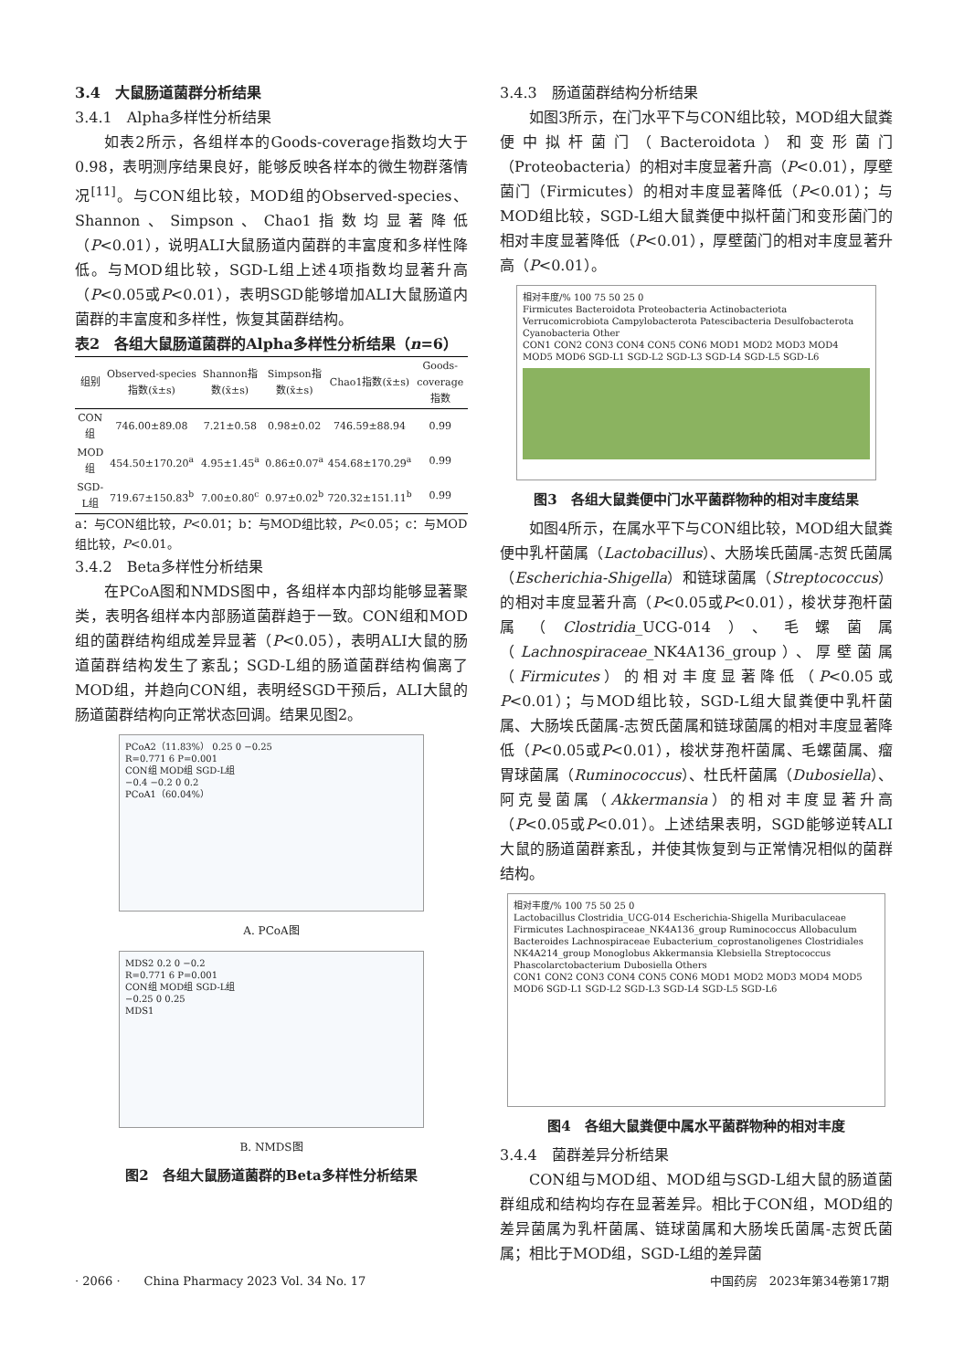3.4　大鼠肠道菌群分析结果
3.4.1　Alpha多样性分析结果
如表2所示，各组样本的Goods-coverage指数均大于0.98，表明测序结果良好，能够反映各样本的微生物群落情况<sup>[11]</sup>。与CON组比较，MOD组的Observed-species、Shannon、Simpson、Chao1指数均显著降低（P<0.01），说明ALI大鼠肠道内菌群的丰富度和多样性降低。与MOD组比较，SGD-L组上述4项指数均显著升高（P<0.05或P<0.01），表明SGD能够增加ALI大鼠肠道内菌群的丰富度和多样性，恢复其菌群结构。
表2　各组大鼠肠道菌群的Alpha多样性分析结果（n=6）
| 组别 | Observed-species指数(x̄±s) | Shannon指数(x̄±s) | Simpson指数(x̄±s) | Chao1指数(x̄±s) | Goods-coverage指数 |
| --- | --- | --- | --- | --- | --- |
| CON组 | 746.00±89.08 | 7.21±0.58 | 0.98±0.02 | 746.59±88.94 | 0.99 |
| MOD组 | 454.50±170.20<sup>a</sup> | 4.95±1.45<sup>a</sup> | 0.86±0.07<sup>a</sup> | 454.68±170.29<sup>a</sup> | 0.99 |
| SGD-L组 | 719.67±150.83<sup>b</sup> | 7.00±0.80<sup>c</sup> | 0.97±0.02<sup>b</sup> | 720.32±151.11<sup>b</sup> | 0.99 |
a：与CON组比较，P<0.01；b：与MOD组比较，P<0.05；c：与MOD组比较，P<0.01。
3.4.2　Beta多样性分析结果
在PCoA图和NMDS图中，各组样本内部均能够显著聚类，表明各组样本内部肠道菌群趋于一致。CON组和MOD组的菌群结构组成差异显著（P<0.05），表明ALI大鼠的肠道菌群结构发生了紊乱；SGD-L组的肠道菌群结构偏离了MOD组，并趋向CON组，表明经SGD干预后，ALI大鼠的肠道菌群结构向正常状态回调。结果见图2。
PCoA2（11.83%） 0.25 0 −0.25
R=0.771 6 P=0.001
CON组 MOD组 SGD-L组
−0.4 −0.2 0 0.2
PCoA1（60.04%）
A. PCoA图
MDS2 0.2 0 −0.2
R=0.771 6 P=0.001
CON组 MOD组 SGD-L组
−0.25 0 0.25
MDS1
B. NMDS图
图2　各组大鼠肠道菌群的Beta多样性分析结果
3.4.3　肠道菌群结构分析结果
如图3所示，在门水平下与CON组比较，MOD组大鼠粪便中拟杆菌门（Bacteroidota）和变形菌门（Proteobacteria）的相对丰度显著升高（P<0.01），厚壁菌门（Firmicutes）的相对丰度显著降低（P<0.01）；与MOD组比较，SGD-L组大鼠粪便中拟杆菌门和变形菌门的相对丰度显著降低（P<0.01），厚壁菌门的相对丰度显著升高（P<0.01）。
相对丰度/% 100 75 50 25 0
Firmicutes Bacteroidota Proteobacteria Actinobacteriota Verrucomicrobiota Campylobacterota Patescibacteria Desulfobacterota Cyanobacteria Other
CON1 CON2 CON3 CON4 CON5 CON6 MOD1 MOD2 MOD3 MOD4 MOD5 MOD6 SGD-L1 SGD-L2 SGD-L3 SGD-L4 SGD-L5 SGD-L6
图3　各组大鼠粪便中门水平菌群物种的相对丰度结果
如图4所示，在属水平下与CON组比较，MOD组大鼠粪便中乳杆菌属（Lactobacillus）、大肠埃氏菌属-志贺氏菌属（Escherichia-Shigella）和链球菌属（Streptococcus）的相对丰度显著升高（P<0.05或P<0.01），梭状芽孢杆菌属（Clostridia_UCG-014）、毛螺菌属（Lachnospiraceae_NK4A136_group）、厚壁菌属（Firmicutes）的相对丰度显著降低（P<0.05或P<0.01）；与MOD组比较，SGD-L组大鼠粪便中乳杆菌属、大肠埃氏菌属-志贺氏菌属和链球菌属的相对丰度显著降低（P<0.05或P<0.01），梭状芽孢杆菌属、毛螺菌属、瘤胃球菌属（Ruminococcus）、杜氏杆菌属（Dubosiella）、阿克曼菌属（Akkermansia）的相对丰度显著升高（P<0.05或P<0.01）。上述结果表明，SGD能够逆转ALI大鼠的肠道菌群紊乱，并使其恢复到与正常情况相似的菌群结构。
相对丰度/% 100 75 50 25 0
Lactobacillus Clostridia_UCG-014 Escherichia-Shigella Muribaculaceae Firmicutes Lachnospiraceae_NK4A136_group Ruminococcus Allobaculum Bacteroides Lachnospiraceae Eubacterium_coprostanoligenes Clostridiales NK4A214_group Monoglobus Akkermansia Klebsiella Streptococcus Phascolarctobacterium Dubosiella Others
CON1 CON2 CON3 CON4 CON5 CON6 MOD1 MOD2 MOD3 MOD4 MOD5 MOD6 SGD-L1 SGD-L2 SGD-L3 SGD-L4 SGD-L5 SGD-L6
图4　各组大鼠粪便中属水平菌群物种的相对丰度
3.4.4　菌群差异分析结果
CON组与MOD组、MOD组与SGD-L组大鼠的肠道菌群组成和结构均存在显著差异。相比于CON组，MOD组的差异菌属为乳杆菌属、链球菌属和大肠埃氏菌属-志贺氏菌属；相比于MOD组，SGD-L组的差异菌
· 2066 ·　　China Pharmacy 2023 Vol. 34 No. 17
中国药房　2023年第34卷第17期